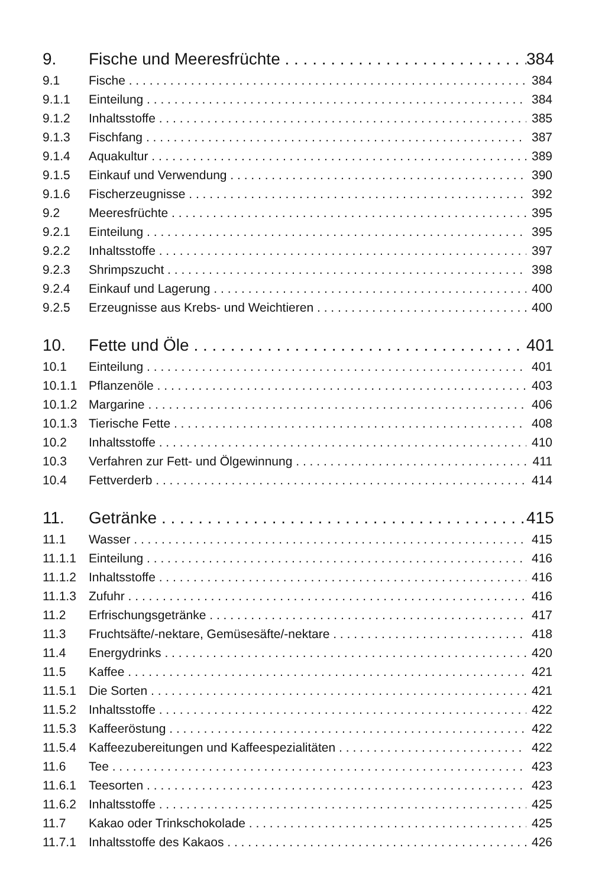9. Fische und Meeresfrüchte 384
9.1 Fische 384
9.1.1 Einteilung 384
9.1.2 Inhaltsstoffe 385
9.1.3 Fischfang 387
9.1.4 Aquakultur 389
9.1.5 Einkauf und Verwendung 390
9.1.6 Fischerzeugnisse 392
9.2 Meeresfrüchte 395
9.2.1 Einteilung 395
9.2.2 Inhaltsstoffe 397
9.2.3 Shrimpszucht 398
9.2.4 Einkauf und Lagerung 400
9.2.5 Erzeugnisse aus Krebs- und Weichtieren 400
10. Fette und Öle 401
10.1 Einteilung 401
10.1.1 Pflanzenöle 403
10.1.2 Margarine 406
10.1.3 Tierische Fette 408
10.2 Inhaltsstoffe 410
10.3 Verfahren zur Fett- und Ölgewinnung 411
10.4 Fettverderb 414
11. Getränke 415
11.1 Wasser 415
11.1.1 Einteilung 416
11.1.2 Inhaltsstoffe 416
11.1.3 Zufuhr 416
11.2 Erfrischungsgetränke 417
11.3 Fruchtsäfte/-nektare, Gemüsesäfte/-nektare 418
11.4 Energydrinks 420
11.5 Kaffee 421
11.5.1 Die Sorten 421
11.5.2 Inhaltsstoffe 422
11.5.3 Kaffeeröstung 422
11.5.4 Kaffeezubereitungen und Kaffeespezialitäten 422
11.6 Tee 423
11.6.1 Teesorten 423
11.6.2 Inhaltsstoffe 425
11.7 Kakao oder Trinkschokolade 425
11.7.1 Inhaltsstoffe des Kakaos 426